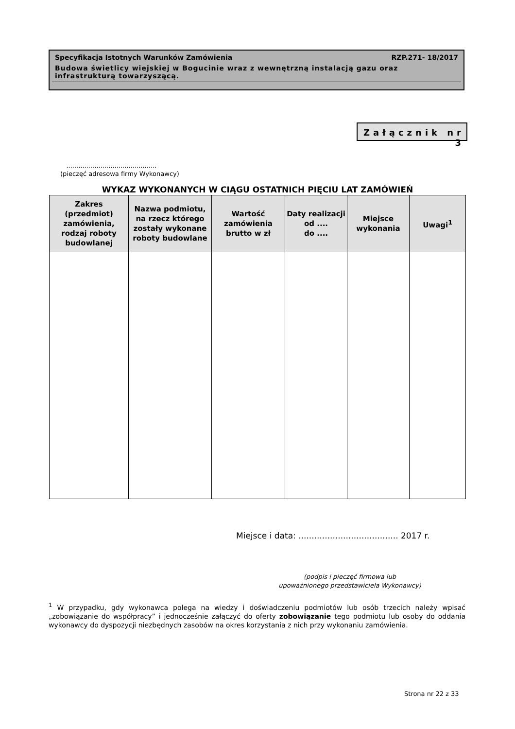Specyfikacja Istotnych Warunków Zamówienia RZP.271- 18/2017
Budowa świetlicy wiejskiej w Bogucinie wraz z wewnętrzną instalacją gazu oraz infrastrukturą towarzyszącą.
Załącznik nr 3
.............................................
(pieczęć adresowa firmy Wykonawcy)
WYKAZ WYKONANYCH W CIĄGU OSTATNICH PIĘCIU LAT ZAMÓWIEŃ
| Zakres (przedmiot) zamówienia, rodzaj roboty budowlanej | Nazwa podmiotu, na rzecz którego zostały wykonane roboty budowlane | Wartość zamówienia brutto w zł | Daty realizacji od .... do .... | Miejsce wykonania | Uwagi<sup>1</sup> |
| --- | --- | --- | --- | --- | --- |
Miejsce i data: ...................................... 2017 r.
(podpis i pieczęć firmowa lub
upoważnionego przedstawiciela Wykonawcy)
<sup>1</sup> W przypadku, gdy wykonawca polega na wiedzy i doświadczeniu podmiotów lub osób trzecich należy wpisać „zobowiązanie do współpracy” i jednocześnie załączyć do oferty zobowiązanie tego podmiotu lub osoby do oddania wykonawcy do dyspozycji niezbędnych zasobów na okres korzystania z nich przy wykonaniu zamówienia.
Strona nr 22 z 33